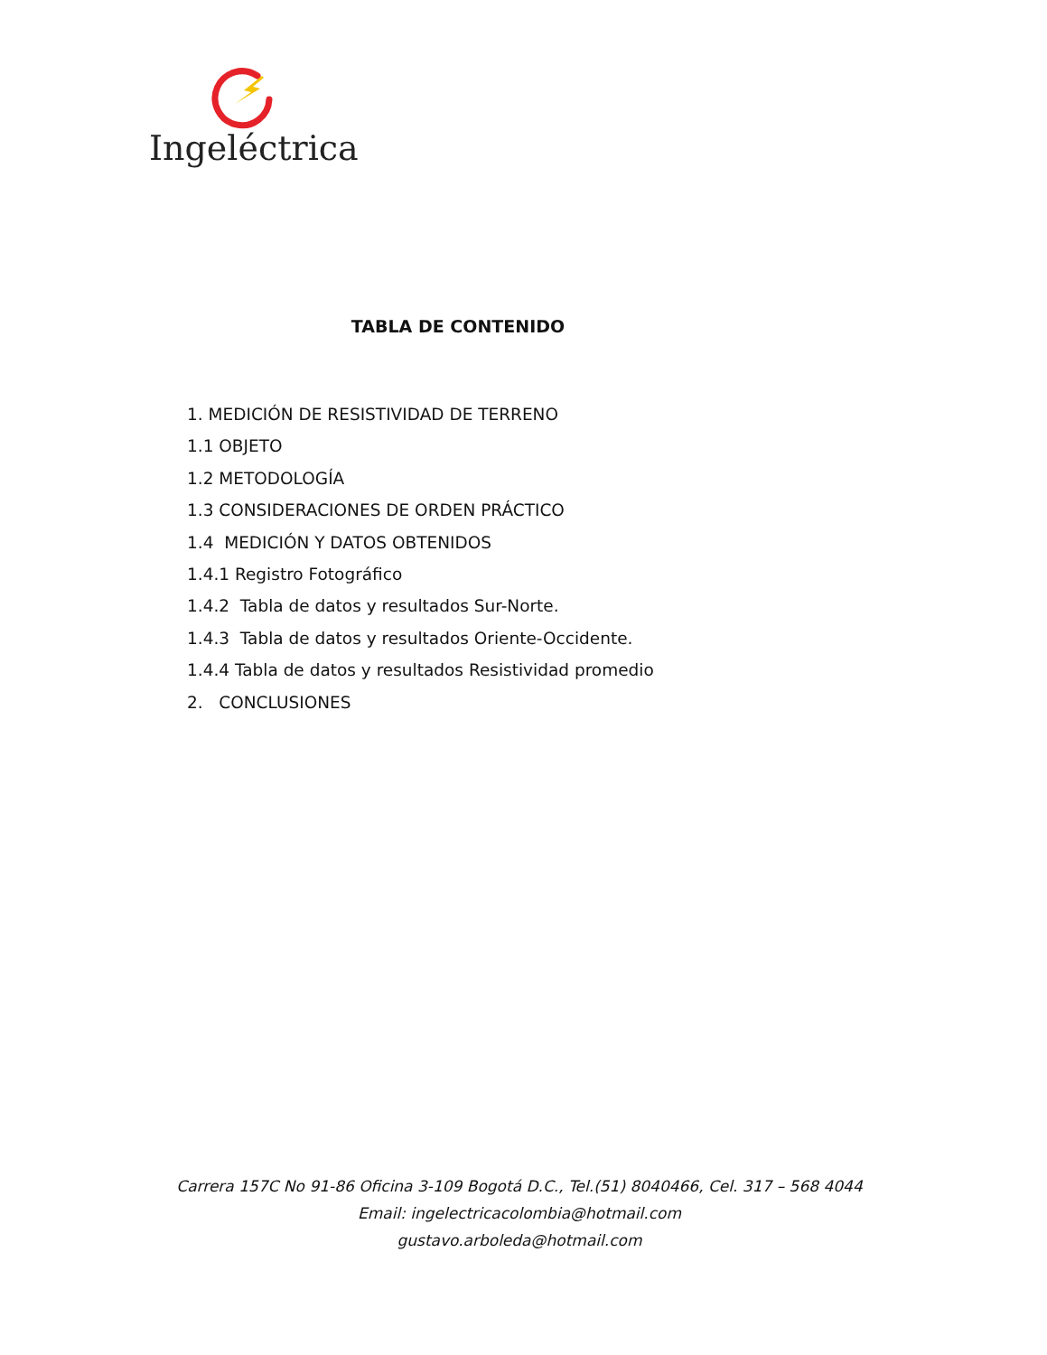Ingeléctrica
TABLA DE CONTENIDO
1. MEDICIÓN DE RESISTIVIDAD DE TERRENO
1.1 OBJETO
1.2 METODOLOGÍA
1.3 CONSIDERACIONES DE ORDEN PRÁCTICO
1.4 MEDICIÓN Y DATOS OBTENIDOS
1.4.1 Registro Fotográfico
1.4.2 Tabla de datos y resultados Sur-Norte.
1.4.3 Tabla de datos y resultados Oriente-Occidente.
1.4.4 Tabla de datos y resultados Resistividad promedio
2. CONCLUSIONES
Carrera 157C No 91-86 Oficina 3-109 Bogotá D.C., Tel.(51) 8040466, Cel. 317 – 568 4044
Email: ingelectricacolombia@hotmail.com
gustavo.arboleda@hotmail.com